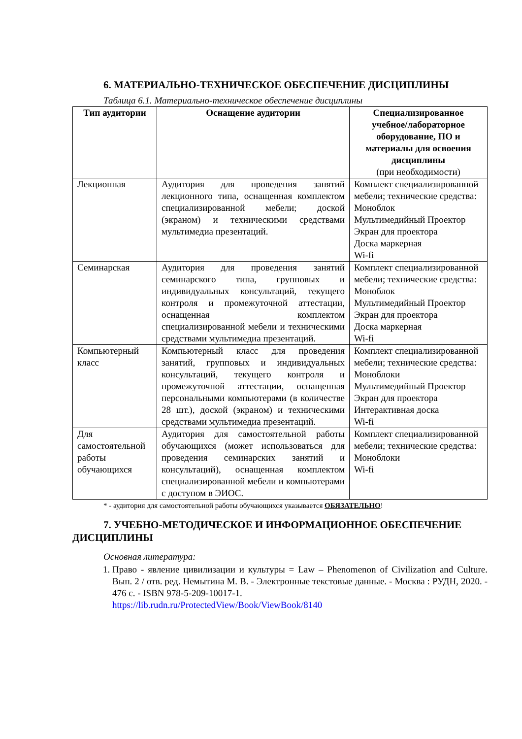6. МАТЕРИАЛЬНО-ТЕХНИЧЕСКОЕ ОБЕСПЕЧЕНИЕ ДИСЦИПЛИНЫ
Таблица 6.1. Материально-техническое обеспечение дисциплины
| Тип аудитории | Оснащение аудитории | Специализированное учебное/лабораторное оборудование, ПО и материалы для освоения дисциплины (при необходимости) |
| --- | --- | --- |
| Лекционная | Аудитория для проведения занятий лекционного типа, оснащенная комплектом специализированной мебели; доской (экраном) и техническими средствами мультимедиа презентаций. | Комплект специализированной мебели; технические средства: Моноблок Мультимедийный Проектор Экран для проектора Доска маркерная Wi-fi |
| Семинарская | Аудитория для проведения занятий семинарского типа, групповых и индивидуальных консультаций, текущего контроля и промежуточной аттестации, оснащенная комплектом специализированной мебели и техническими средствами мультимедиа презентаций. | Комплект специализированной мебели; технические средства: Моноблок Мультимедийный Проектор Экран для проектора Доска маркерная Wi-fi |
| Компьютерный класс | Компьютерный класс для проведения занятий, групповых и индивидуальных консультаций, текущего контроля и промежуточной аттестации, оснащенная персональными компьютерами (в количестве 28 шт.), доской (экраном) и техническими средствами мультимедиа презентаций. | Комплект специализированной мебели; технические средства: Моноблоки Мультимедийный Проектор Экран для проектора Интерактивная доска Wi-fi |
| Для самостоятельной работы обучающихся | Аудитория для самостоятельной работы обучающихся (может использоваться для проведения семинарских занятий и консультаций), оснащенная комплектом специализированной мебели и компьютерами с доступом в ЭИОС. | Комплект специализированной мебели; технические средства: Моноблоки Wi-fi |
* - аудитория для самостоятельной работы обучающихся указывается ОБЯЗАТЕЛЬНО!
7. УЧЕБНО-МЕТОДИЧЕСКОЕ И ИНФОРМАЦИОННОЕ ОБЕСПЕЧЕНИЕ ДИСЦИПЛИНЫ
Основная литература:
1. Право - явление цивилизации и культуры = Law – Phenomenon of Civilization and Culture. Вып. 2 / отв. ред. Немытина М. В. - Электронные текстовые данные. - Москва : РУДН, 2020. - 476 с. - ISBN 978-5-209-10017-1.
https://lib.rudn.ru/ProtectedView/Book/ViewBook/8140